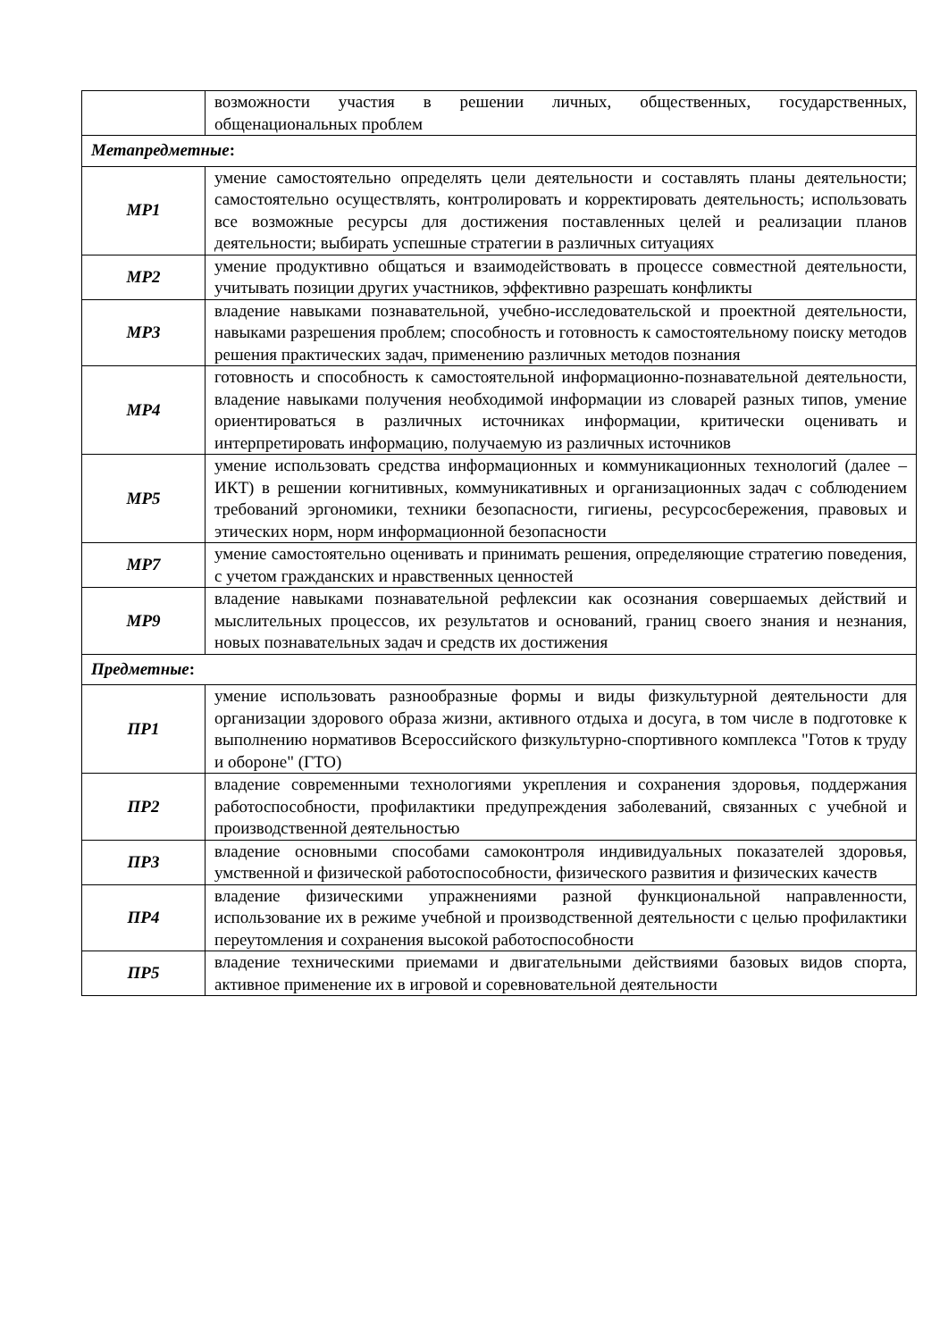| | возможности участия в решении личных, общественных, государственных, общенациональных проблем |
| Метапредметные : | |
| МР1 | умение самостоятельно определять цели деятельности и составлять планы деятельности; самостоятельно осуществлять, контролировать и корректировать деятельность; использовать все возможные ресурсы для достижения поставленных целей и реализации планов деятельности; выбирать успешные стратегии в различных ситуациях |
| МР2 | умение продуктивно общаться и взаимодействовать в процессе совместной деятельности, учитывать позиции других участников, эффективно разрешать конфликты |
| МР3 | владение навыками познавательной, учебно-исследовательской и проектной деятельности, навыками разрешения проблем; способность и готовность к самостоятельному поиску методов решения практических задач, применению различных методов познания |
| МР4 | готовность и способность к самостоятельной информационно-познавательной деятельности, владение навыками получения необходимой информации из словарей разных типов, умение ориентироваться в различных источниках информации, критически оценивать и интерпретировать информацию, получаемую из различных источников |
| МР5 | умение использовать средства информационных и коммуникационных технологий (далее – ИКТ) в решении когнитивных, коммуникативных и организационных задач с соблюдением требований эргономики, техники безопасности, гигиены, ресурсосбережения, правовых и этических норм, норм информационной безопасности |
| МР7 | умение самостоятельно оценивать и принимать решения, определяющие стратегию поведения, с учетом гражданских и нравственных ценностей |
| МР9 | владение навыками познавательной рефлексии как осознания совершаемых действий и мыслительных процессов, их результатов и оснований, границ своего знания и незнания, новых познавательных задач и средств их достижения |
| Предметные : | |
| ПР1 | умение использовать разнообразные формы и виды физкультурной деятельности для организации здорового образа жизни, активного отдыха и досуга, в том числе в подготовке к выполнению нормативов Всероссийского физкультурно-спортивного комплекса "Готов к труду и обороне" (ГТО) |
| ПР2 | владение современными технологиями укрепления и сохранения здоровья, поддержания работоспособности, профилактики предупреждения заболеваний, связанных с учебной и производственной деятельностью |
| ПР3 | владение основными способами самоконтроля индивидуальных показателей здоровья, умственной и физической работоспособности, физического развития и физических качеств |
| ПР4 | владение физическими упражнениями разной функциональной направленности, использование их в режиме учебной и производственной деятельности с целью профилактики переутомления и сохранения высокой работоспособности |
| ПР5 | владение техническими приемами и двигательными действиями базовых видов спорта, активное применение их в игровой и соревновательной деятельности |